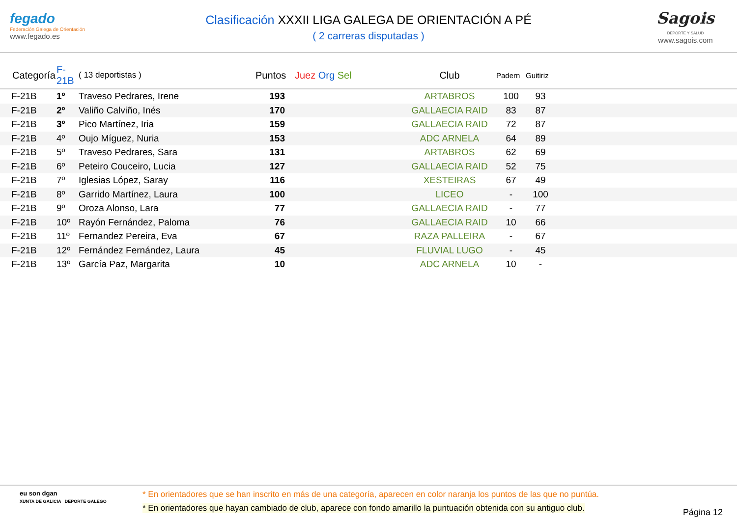fegado
Federación Galega de Orientación
www.fegado.es
Clasificación XXXII LIGA GALEGA DE ORIENTACIÓN A PÉ
( 2 carreras disputadas )
Sagois
DEPORTE Y SALUD
www.sagois.com
| Categoría | F-21B | ( 13 deportistas ) | Puntos | Juez Org Sel | Club | Padern | Guitiriz | |
| --- | --- | --- | --- | --- | --- | --- | --- | --- |
| F-21B | 1º | Traveso Pedrares, Irene | 193 | | ARTABROS | 100 | 93 | |
| F-21B | 2º | Valiño Calviño, Inés | 170 | | GALLAECIA RAID | 83 | 87 | |
| F-21B | 3º | Pico Martínez, Iria | 159 | | GALLAECIA RAID | 72 | 87 | |
| F-21B | 4º | Oujo Míguez, Nuria | 153 | | ADC ARNELA | 64 | 89 | |
| F-21B | 5º | Traveso Pedrares, Sara | 131 | | ARTABROS | 62 | 69 | |
| F-21B | 6º | Peteiro Couceiro, Lucia | 127 | | GALLAECIA RAID | 52 | 75 | |
| F-21B | 7º | Iglesias López, Saray | 116 | | XESTEIRAS | 67 | 49 | |
| F-21B | 8º | Garrido Martínez, Laura | 100 | | LICEO | - | 100 | |
| F-21B | 9º | Oroza Alonso, Lara | 77 | | GALLAECIA RAID | - | 77 | |
| F-21B | 10º | Rayón Fernández, Paloma | 76 | | GALLAECIA RAID | 10 | 66 | |
| F-21B | 11º | Fernandez Pereira, Eva | 67 | | RAZA PALLEIRA | - | 67 | |
| F-21B | 12º | Fernández Fernández, Laura | 45 | | FLUVIAL LUGO | - | 45 | |
| F-21B | 13º | García Paz, Margarita | 10 | | ADC ARNELA | 10 | - | |
eu son dgan
XUNTA DE GALICIA DEPORTE GALEGO
* En orientadores que se han inscrito en más de una categoría, aparecen en color naranja los puntos de las que no puntúa.
* En orientadores que hayan cambiado de club, aparece con fondo amarillo la puntuación obtenida con su antiguo club.
Página 12